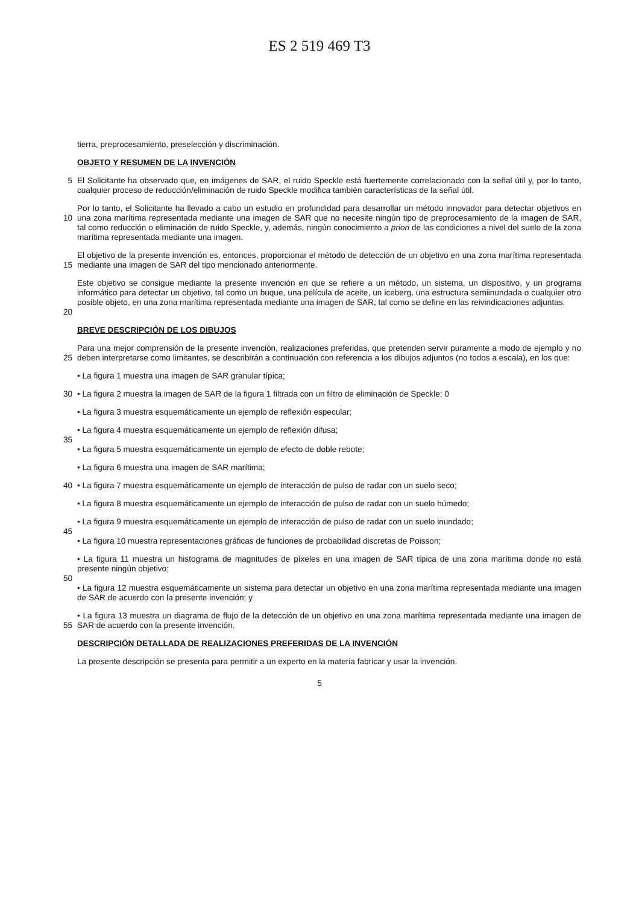ES 2 519 469 T3
tierra, preprocesamiento, preselección y discriminación.
OBJETO Y RESUMEN DE LA INVENCIÓN
5 El Solicitante ha observado que, en imágenes de SAR, el ruido Speckle está fuertemente correlacionado con la señal útil y, por lo tanto, cualquier proceso de reducción/eliminación de ruido Speckle modifica también características de la señal útil.
10 Por lo tanto, el Solicitante ha llevado a cabo un estudio en profundidad para desarrollar un método innovador para detectar objetivos en una zona marítima representada mediante una imagen de SAR que no necesite ningún tipo de preprocesamiento de la imagen de SAR, tal como reducción o eliminación de ruido Speckle, y, además, ningún conocimiento a priori de las condiciones a nivel del suelo de la zona marítima representada mediante una imagen.
15 El objetivo de la presente invención es, entonces, proporcionar el método de detección de un objetivo en una zona marítima representada mediante una imagen de SAR del tipo mencionado anteriormente.
20 Este objetivo se consigue mediante la presente invención en que se refiere a un método, un sistema, un dispositivo, y un programa informático para detectar un objetivo, tal como un buque, una película de aceite, un iceberg, una estructura semiinundada o cualquier otro posible objeto, en una zona marítima representada mediante una imagen de SAR, tal como se define en las reivindicaciones adjuntas.
BREVE DESCRIPCIÓN DE LOS DIBUJOS
25 Para una mejor comprensión de la presente invención, realizaciones preferidas, que pretenden servir puramente a modo de ejemplo y no deben interpretarse como limitantes, se describirán a continuación con referencia a los dibujos adjuntos (no todos a escala), en los que:
• La figura 1 muestra una imagen de SAR granular típica;
30 • La figura 2 muestra la imagen de SAR de la figura 1 filtrada con un filtro de eliminación de Speckle; 0
• La figura 3 muestra esquemáticamente un ejemplo de reflexión especular;
• La figura 4 muestra esquemáticamente un ejemplo de reflexión difusa;
35
• La figura 5 muestra esquemáticamente un ejemplo de efecto de doble rebote;
• La figura 6 muestra una imagen de SAR marítima;
40 • La figura 7 muestra esquemáticamente un ejemplo de interacción de pulso de radar con un suelo seco;
• La figura 8 muestra esquemáticamente un ejemplo de interacción de pulso de radar con un suelo húmedo;
• La figura 9 muestra esquemáticamente un ejemplo de interacción de pulso de radar con un suelo inundado;
45
• La figura 10 muestra representaciones gráficas de funciones de probabilidad discretas de Poisson;
• La figura 11 muestra un histograma de magnitudes de píxeles en una imagen de SAR típica de una zona marítima donde no está presente ningún objetivo;
50
• La figura 12 muestra esquemáticamente un sistema para detectar un objetivo en una zona marítima representada mediante una imagen de SAR de acuerdo con la presente invención; y
55 • La figura 13 muestra un diagrama de flujo de la detección de un objetivo en una zona marítima representada mediante una imagen de SAR de acuerdo con la presente invención.
DESCRIPCIÓN DETALLADA DE REALIZACIONES PREFERIDAS DE LA INVENCIÓN
La presente descripción se presenta para permitir a un experto en la materia fabricar y usar la invención.
5